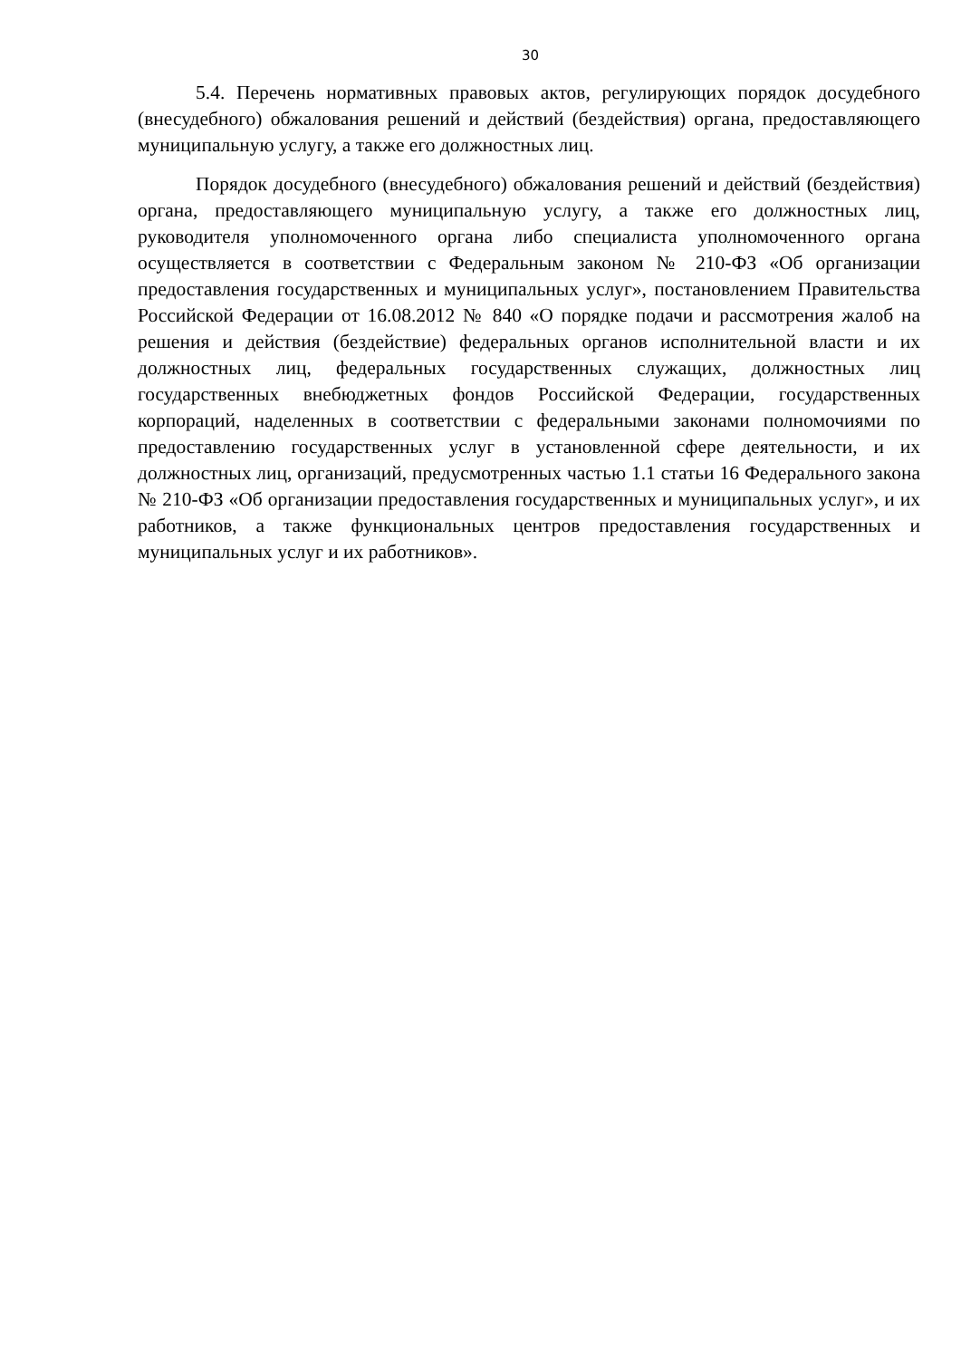30
5.4. Перечень нормативных правовых актов, регулирующих порядок досудебного (внесудебного) обжалования решений и действий (бездействия) органа, предоставляющего муниципальную услугу, а также его должностных лиц.
Порядок досудебного (внесудебного) обжалования решений и действий (бездействия) органа, предоставляющего муниципальную услугу, а также его должностных лиц, руководителя уполномоченного органа либо специалиста уполномоченного органа осуществляется в соответствии с Федеральным законом № 210-ФЗ «Об организации предоставления государственных и муниципальных услуг», постановлением Правительства Российской Федерации от 16.08.2012 № 840 «О порядке подачи и рассмотрения жалоб на решения и действия (бездействие) федеральных органов исполнительной власти и их должностных лиц, федеральных государственных служащих, должностных лиц государственных внебюджетных фондов Российской Федерации, государственных корпораций, наделенных в соответствии с федеральными законами полномочиями по предоставлению государственных услуг в установленной сфере деятельности, и их должностных лиц, организаций, предусмотренных частью 1.1 статьи 16 Федерального закона № 210-ФЗ «Об организации предоставления государственных и муниципальных услуг», и их работников, а также функциональных центров предоставления государственных и муниципальных услуг и их работников».